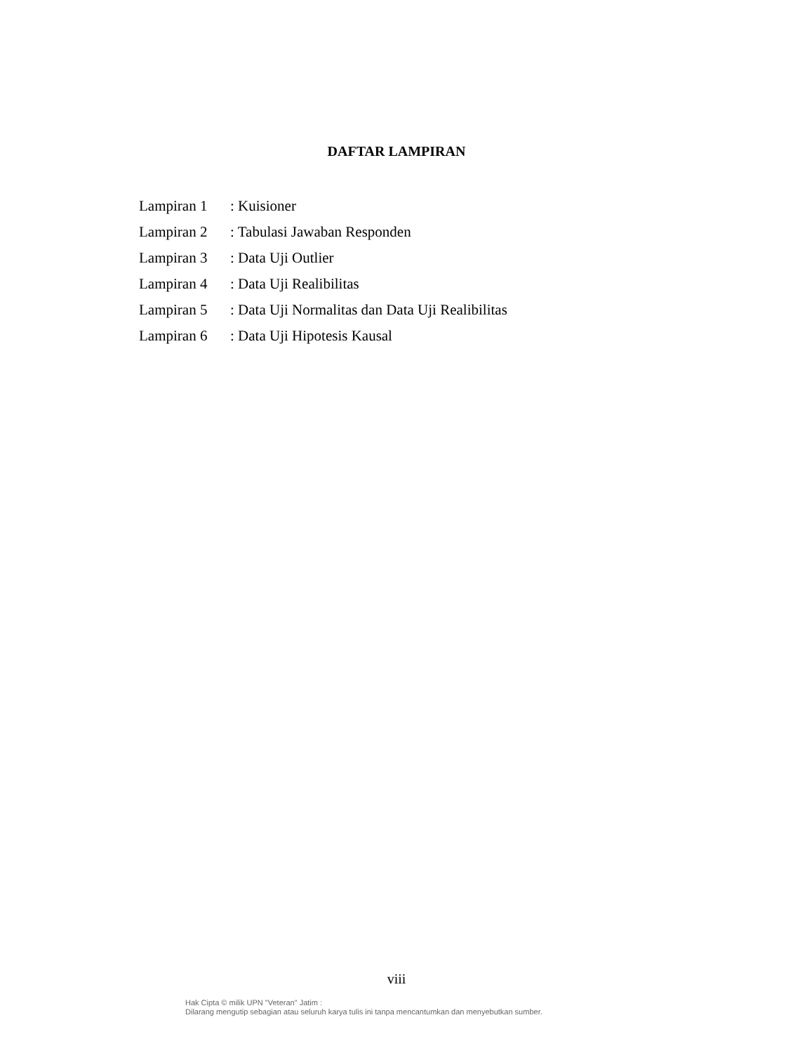DAFTAR LAMPIRAN
| Lampiran 1 | : Kuisioner |
| Lampiran 2 | : Tabulasi Jawaban Responden |
| Lampiran 3 | : Data Uji Outlier |
| Lampiran 4 | : Data Uji Realibilitas |
| Lampiran 5 | : Data Uji Normalitas dan Data Uji Realibilitas |
| Lampiran 6 | : Data Uji Hipotesis Kausal |
viii
Hak Cipta © milik UPN "Veteran" Jatim :
Dilarang mengutip sebagian atau seluruh karya tulis ini tanpa mencantumkan dan menyebutkan sumber.